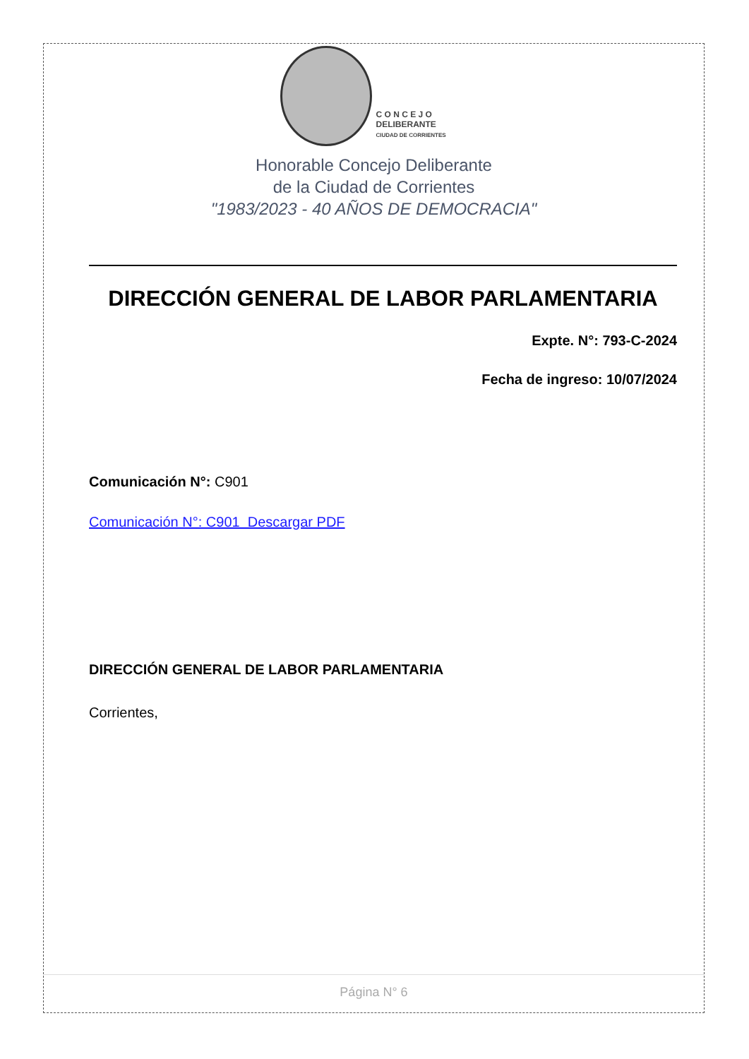C O N C E J O
DELIBERANTE
CIUDAD DE CORRIENTES
Honorable Concejo Deliberante
de la Ciudad de Corrientes
"1983/2023 - 40 AÑOS DE DEMOCRACIA"
DIRECCIÓN GENERAL DE LABOR PARLAMENTARIA
Expte. N°: 793-C-2024
Fecha de ingreso: 10/07/2024
Comunicación N°: C901
Comunicación N°: C901 Descargar PDF
DIRECCIÓN GENERAL DE LABOR PARLAMENTARIA
Corrientes,
Página N° 6